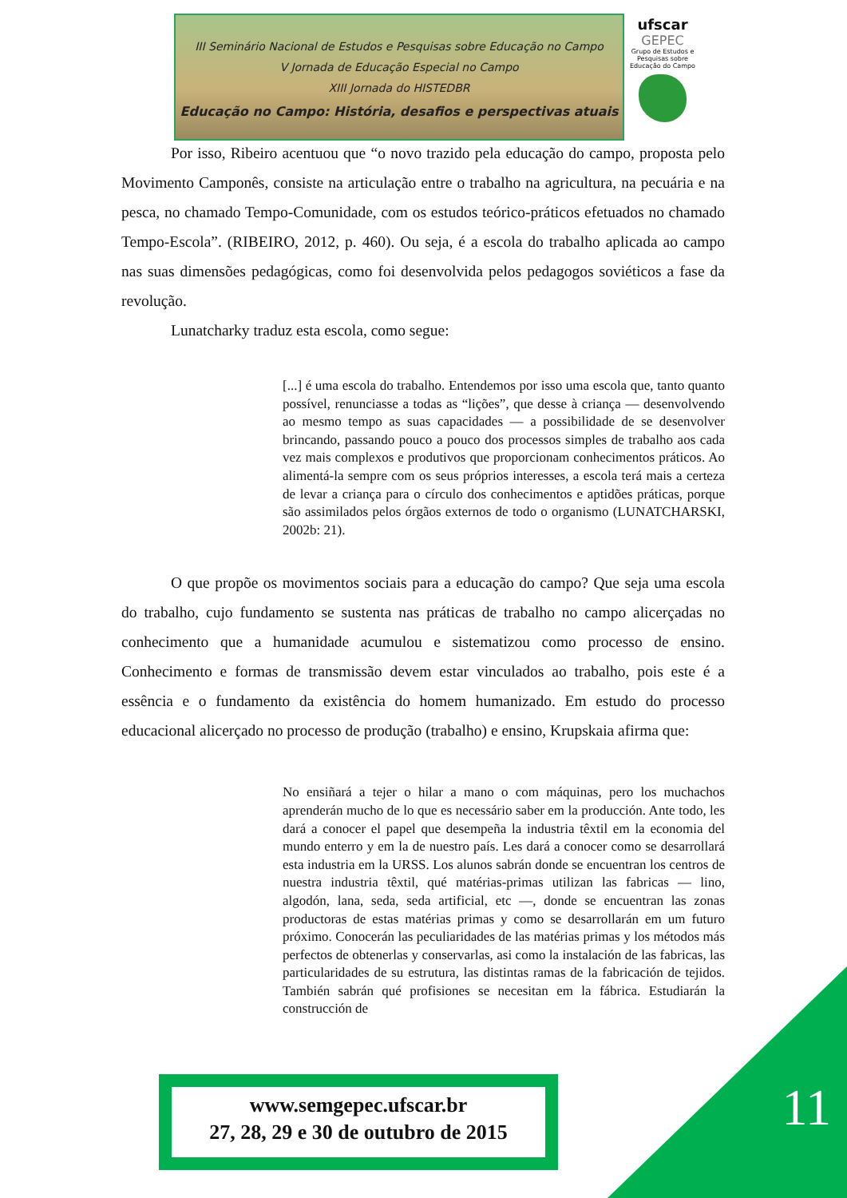III Seminário Nacional de Estudos e Pesquisas sobre Educação no Campo
V Jornada de Educação Especial no Campo
XIII Jornada do HISTEDBR
Educação no Campo: História, desafios e perspectivas atuais
ufscar
GEPEC
Grupo de Estudos e Pesquisas sobre Educação do Campo
Por isso, Ribeiro acentuou que “o novo trazido pela educação do campo, proposta pelo Movimento Camponês, consiste na articulação entre o trabalho na agricultura, na pecuária e na pesca, no chamado Tempo-Comunidade, com os estudos teórico-práticos efetuados no chamado Tempo-Escola”. (RIBEIRO, 2012, p. 460). Ou seja, é a escola do trabalho aplicada ao campo nas suas dimensões pedagógicas, como foi desenvolvida pelos pedagogos soviéticos a fase da revolução.
Lunatcharky traduz esta escola, como segue:
[...] é uma escola do trabalho. Entendemos por isso uma escola que, tanto quanto possível, renunciasse a todas as “lições”, que desse à criança — desenvolvendo ao mesmo tempo as suas capacidades — a possibilidade de se desenvolver brincando, passando pouco a pouco dos processos simples de trabalho aos cada vez mais complexos e produtivos que proporcionam conhecimentos práticos. Ao alimentá-la sempre com os seus próprios interesses, a escola terá mais a certeza de levar a criança para o círculo dos conhecimentos e aptidões práticas, porque são assimilados pelos órgãos externos de todo o organismo (LUNATCHARSKI, 2002b: 21).
O que propõe os movimentos sociais para a educação do campo? Que seja uma escola do trabalho, cujo fundamento se sustenta nas práticas de trabalho no campo alicerçadas no conhecimento que a humanidade acumulou e sistematizou como processo de ensino. Conhecimento e formas de transmissão devem estar vinculados ao trabalho, pois este é a essência e o fundamento da existência do homem humanizado. Em estudo do processo educacional alicerçado no processo de produção (trabalho) e ensino, Krupskaia afirma que:
No ensiñará a tejer o hilar a mano o com máquinas, pero los muchachos aprenderán mucho de lo que es necessário saber em la producción. Ante todo, les dará a conocer el papel que desempeña la industria têxtil em la economia del mundo enterro y em la de nuestro país. Les dará a conocer como se desarrollará esta industria em la URSS. Los alunos sabrán donde se encuentran los centros de nuestra industria têxtil, qué matérias-primas utilizan las fabricas — lino, algodón, lana, seda, seda artificial, etc —, donde se encuentran las zonas productoras de estas matérias primas y como se desarrollarán em um futuro próximo. Conocerán las peculiaridades de las matérias primas y los métodos más perfectos de obtenerlas y conservarlas, asi como la instalación de las fabricas, las particularidades de su estrutura, las distintas ramas de la fabricación de tejidos. También sabrán qué profisiones se necesitan em la fábrica. Estudiarán la construcción de
11
www.semgepec.ufscar.br
27, 28, 29 e 30 de outubro de 2015